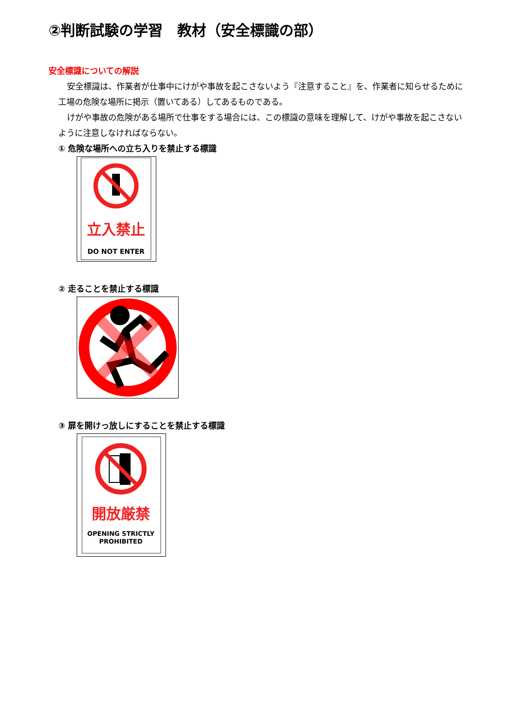②判断試験の学習　教材（安全標識の部）
安全標識についての解説
安全標識は、作業者が仕事中にけがや事故を起こさないよう『注意すること』を、作業者に知らせるために工場の危険な場所に掲示（置いてある）してあるものである。
けがや事故の危険がある場所で仕事をする場合には、この標識の意味を理解して、けがや事故を起こさないように注意しなければならない。
① 危険な場所への立ち入りを禁止する標識
立入禁止
DO NOT ENTER
② 走ることを禁止する標識
③ 扉を開けっ放しにすることを禁止する標識
開放厳禁
OPENING STRICTLY
PROHIBITED